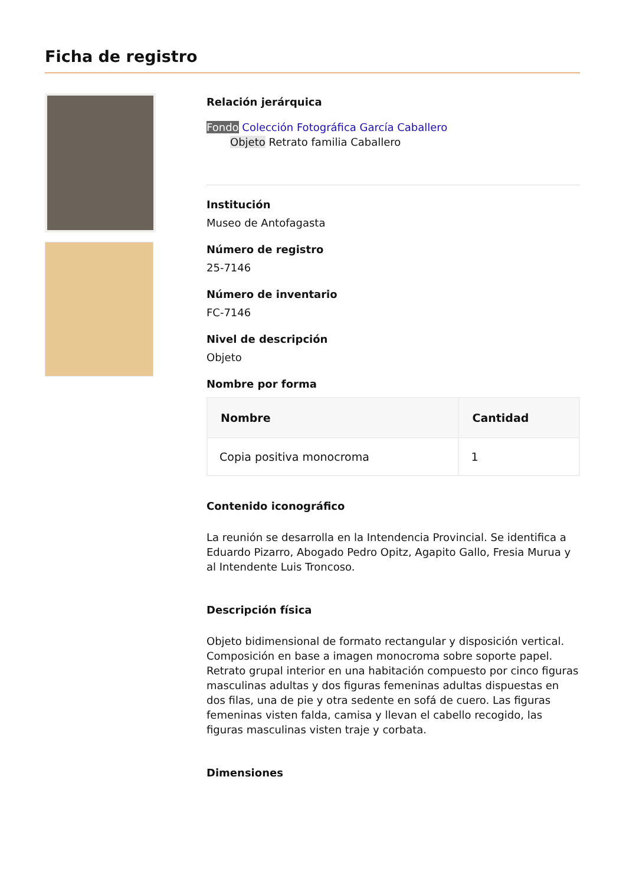Ficha de registro
Relación jerárquica
Fondo Colección Fotográfica García Caballero
Objeto Retrato familia Caballero
Institución
Museo de Antofagasta
Número de registro
25-7146
Número de inventario
FC-7146
Nivel de descripción
Objeto
Nombre por forma
| Nombre | Cantidad |
| --- | --- |
| Copia positiva monocroma | 1 |
Contenido iconográfico
La reunión se desarrolla en la Intendencia Provincial. Se identifica a Eduardo Pizarro, Abogado Pedro Opitz, Agapito Gallo, Fresia Murua y al Intendente Luis Troncoso.
Descripción física
Objeto bidimensional de formato rectangular y disposición vertical. Composición en base a imagen monocroma sobre soporte papel. Retrato grupal interior en una habitación compuesto por cinco figuras masculinas adultas y dos figuras femeninas adultas dispuestas en dos filas, una de pie y otra sedente en sofá de cuero. Las figuras femeninas visten falda, camisa y llevan el cabello recogido, las figuras masculinas visten traje y corbata.
Dimensiones